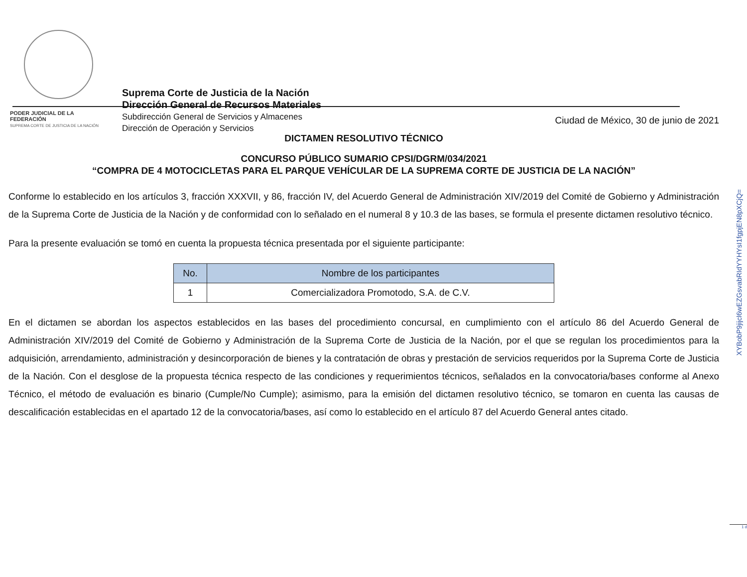PODER JUDICIAL DE LA FEDERACIÓN
SUPREMA CORTE DE JUSTICIA DE LA NACIÓN
Suprema Corte de Justicia de la Nación
Dirección General de Recursos Materiales
Subdirección General de Servicios y Almacenes
Dirección de Operación y Servicios
Ciudad de México, 30 de junio de 2021
DICTAMEN RESOLUTIVO TÉCNICO
CONCURSO PÚBLICO SUMARIO CPSI/DGRM/034/2021
“COMPRA DE 4 MOTOCICLETAS PARA EL PARQUE VEHÍCULAR DE LA SUPREMA CORTE DE JUSTICIA DE LA NACIÓN”
Conforme lo establecido en los artículos 3, fracción XXXVII, y 86, fracción IV, del Acuerdo General de Administración XIV/2019 del Comité de Gobierno y Administración de la Suprema Corte de Justicia de la Nación y de conformidad con lo señalado en el numeral 8 y 10.3 de las bases, se formula el presente dictamen resolutivo técnico.
Para la presente evaluación se tomó en cuenta la propuesta técnica presentada por el siguiente participante:
| No. | Nombre de los participantes |
| --- | --- |
| 1 | Comercializadora Promotodo, S.A. de C.V. |
En el dictamen se abordan los aspectos establecidos en las bases del procedimiento concursal, en cumplimiento con el artículo 86 del Acuerdo General de Administración XIV/2019 del Comité de Gobierno y Administración de la Suprema Corte de Justicia de la Nación, por el que se regulan los procedimientos para la adquisición, arrendamiento, administración y desincorporación de bienes y la contratación de obras y prestación de servicios requeridos por la Suprema Corte de Justicia de la Nación. Con el desglose de la propuesta técnica respecto de las condiciones y requerimientos técnicos, señalados en la convocatoria/bases conforme al Anexo Técnico, el método de evaluación es binario (Cumple/No Cumple); asimismo, para la emisión del dictamen resolutivo técnico, se tomaron en cuenta las causas de descalificación establecidas en el apartado 12 de la convocatoria/bases, así como lo establecido en el artículo 87 del Acuerdo General antes citado.
XYBobP9jijcl6wEZGsvabRIdYYHYsI1fgpjEN8pXCjQ=
1 d